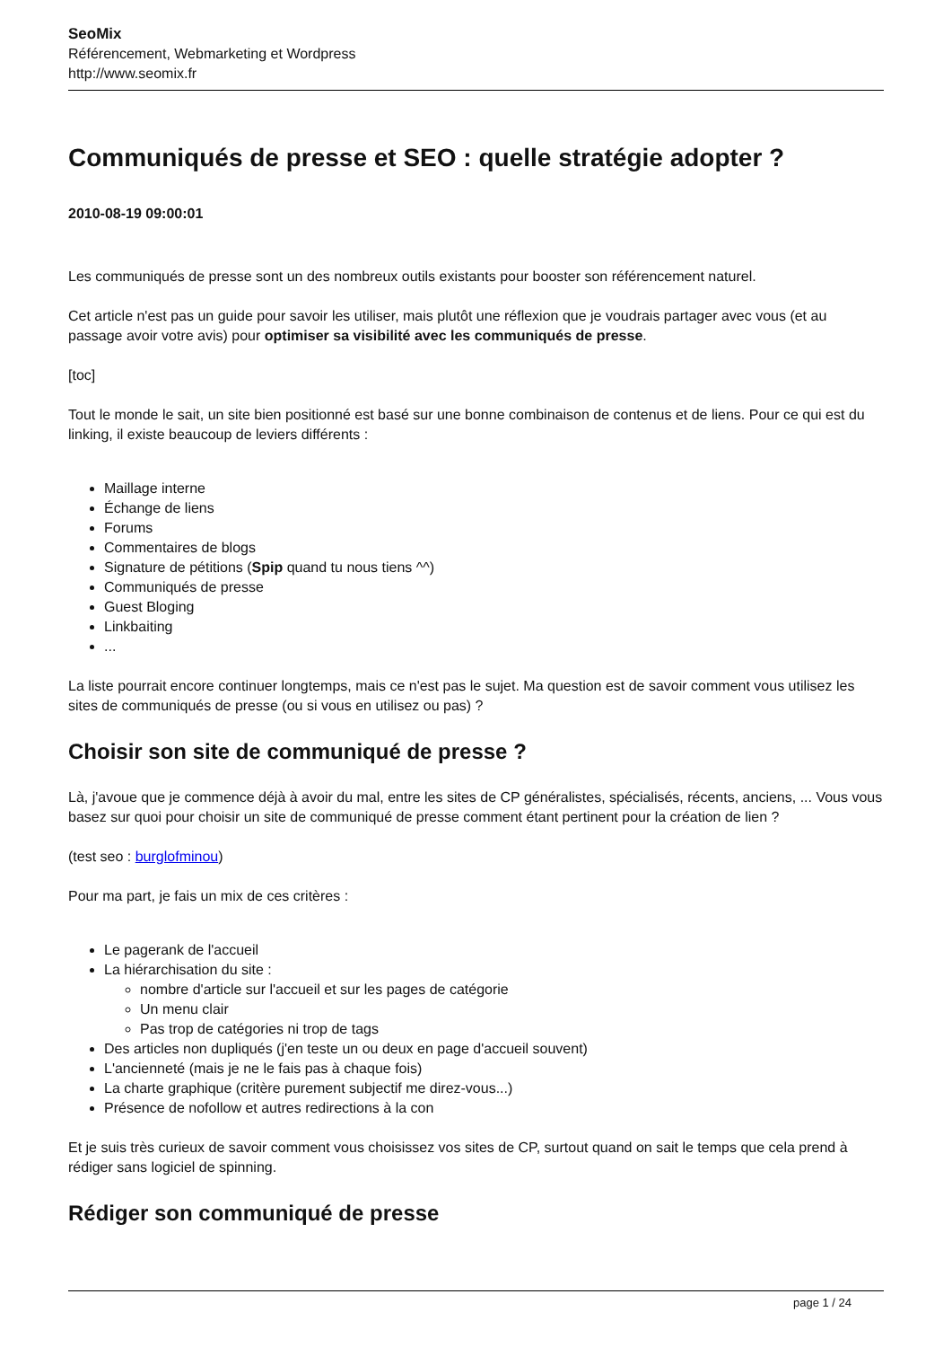SeoMix
Référencement, Webmarketing et Wordpress
http://www.seomix.fr
Communiqués de presse et SEO : quelle stratégie adopter ?
2010-08-19 09:00:01
Les communiqués de presse sont un des nombreux outils existants pour booster son référencement naturel.
Cet article n'est pas un guide pour savoir les utiliser, mais plutôt une réflexion que je voudrais partager avec vous (et au passage avoir votre avis) pour optimiser sa visibilité avec les communiqués de presse.
[toc]
Tout le monde le sait, un site bien positionné est basé sur une bonne combinaison de contenus et de liens. Pour ce qui est du linking, il existe beaucoup de leviers différents :
Maillage interne
Échange de liens
Forums
Commentaires de blogs
Signature de pétitions (Spip quand tu nous tiens ^^)
Communiqués de presse
Guest Bloging
Linkbaiting
...
La liste pourrait encore continuer longtemps, mais ce n'est pas le sujet. Ma question est de savoir comment vous utilisez les sites de communiqués de presse (ou si vous en utilisez ou pas) ?
Choisir son site de communiqué de presse ?
Là, j'avoue que je commence déjà à avoir du mal, entre les sites de CP généralistes, spécialisés, récents, anciens, ... Vous vous basez sur quoi pour choisir un site de communiqué de presse comment étant pertinent pour la création de lien ?
(test seo : burglofminou)
Pour ma part, je fais un mix de ces critères :
Le pagerank de l'accueil
La hiérarchisation du site :
nombre d'article sur l'accueil et sur les pages de catégorie
Un menu clair
Pas trop de catégories ni trop de tags
Des articles non dupliqués (j'en teste un ou deux en page d'accueil souvent)
L'ancienneté (mais je ne le fais pas à chaque fois)
La charte graphique (critère purement subjectif me direz-vous...)
Présence de nofollow et autres redirections à la con
Et je suis très curieux de savoir comment vous choisissez vos sites de CP, surtout quand on sait le temps que cela prend à rédiger sans logiciel de spinning.
Rédiger son communiqué de presse
page 1 / 24